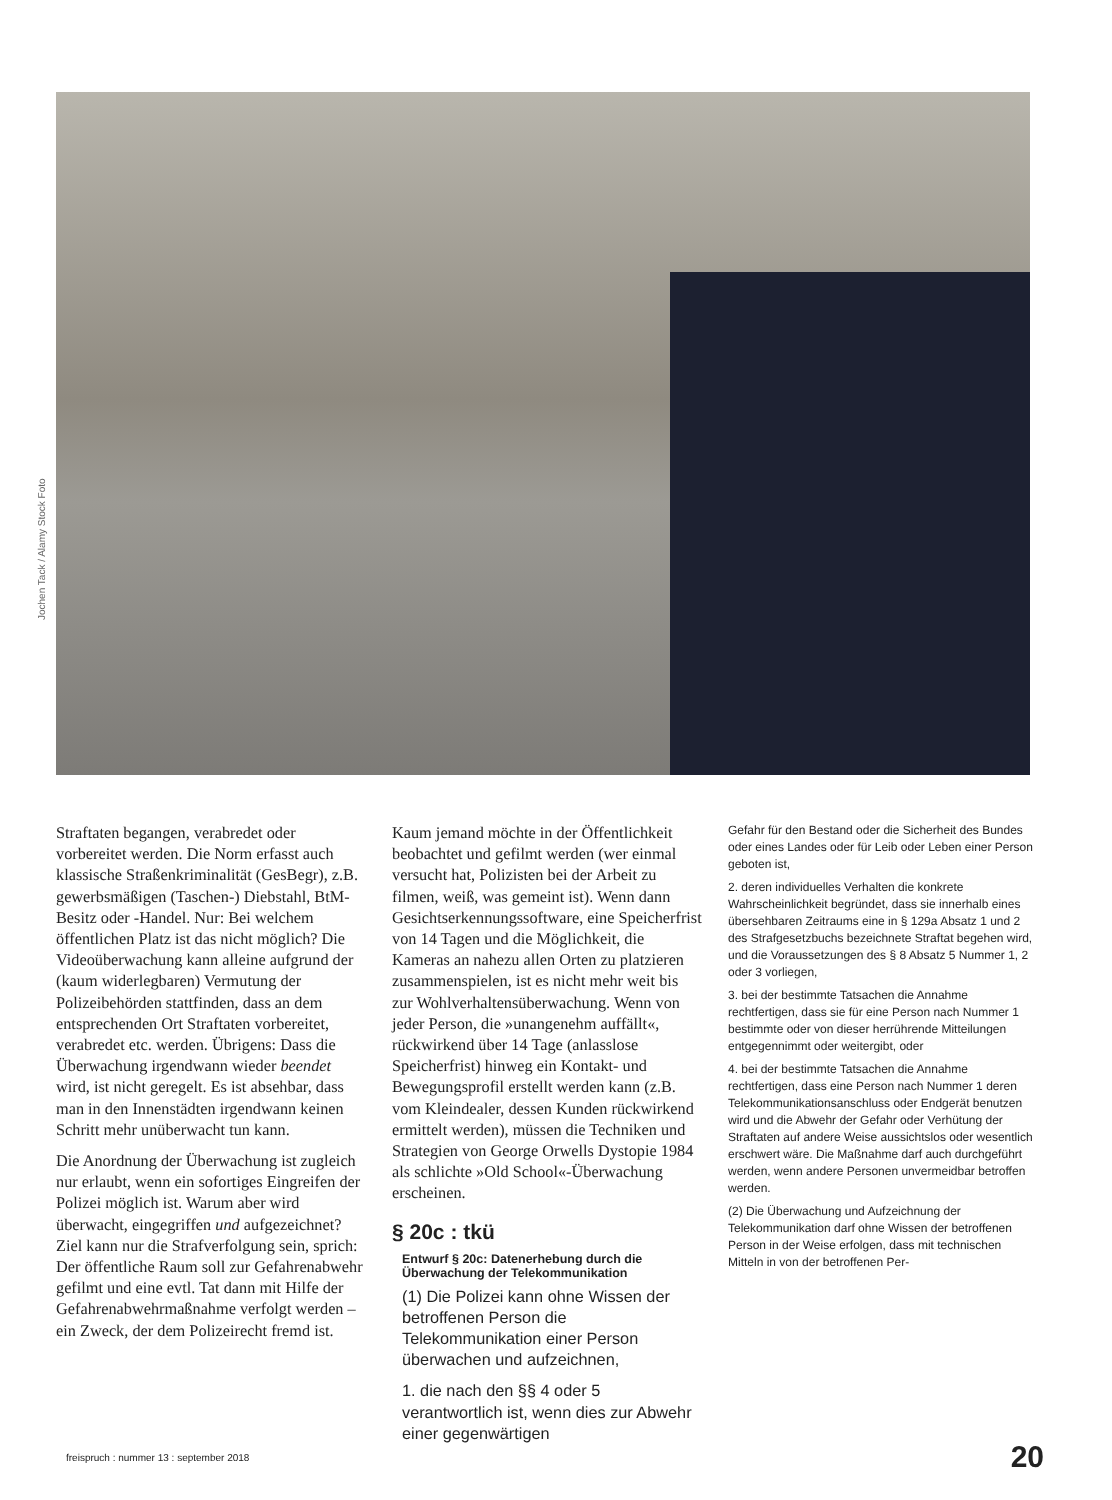Jochen Tack / Alamy Stock Foto
Straftaten begangen, verabredet oder vorbereitet werden. Die Norm erfasst auch klassische Straßenkriminalität (GesBegr), z.B. gewerbsmäßigen (Taschen-) Diebstahl, BtM-Besitz oder -Handel. Nur: Bei welchem öffentlichen Platz ist das nicht möglich? Die Videoüberwachung kann alleine aufgrund der (kaum widerlegbaren) Vermutung der Polizeibehörden stattfinden, dass an dem entsprechenden Ort Straftaten vorbereitet, verabredet etc. werden. Übrigens: Dass die Überwachung irgendwann wieder beendet wird, ist nicht geregelt. Es ist absehbar, dass man in den Innenstädten irgendwann keinen Schritt mehr unüberwacht tun kann.
Die Anordnung der Überwachung ist zugleich nur erlaubt, wenn ein sofortiges Eingreifen der Polizei möglich ist. Warum aber wird überwacht, eingegriffen und aufgezeichnet? Ziel kann nur die Strafverfolgung sein, sprich: Der öffentliche Raum soll zur Gefahrenabwehr gefilmt und eine evtl. Tat dann mit Hilfe der Gefahrenabwehrmaßnahme verfolgt werden – ein Zweck, der dem Polizeirecht fremd ist.
Kaum jemand möchte in der Öffentlichkeit beobachtet und gefilmt werden (wer einmal versucht hat, Polizisten bei der Arbeit zu filmen, weiß, was gemeint ist). Wenn dann Gesichtserkennungssoftware, eine Speicherfrist von 14 Tagen und die Möglichkeit, die Kameras an nahezu allen Orten zu platzieren zusammenspielen, ist es nicht mehr weit bis zur Wohlverhaltensüberwachung. Wenn von jeder Person, die »unangenehm auffällt«, rückwirkend über 14 Tage (anlasslose Speicherfrist) hinweg ein Kontakt- und Bewegungsprofil erstellt werden kann (z.B. vom Kleindealer, dessen Kunden rückwirkend ermittelt werden), müssen die Techniken und Strategien von George Orwells Dystopie 1984 als schlichte »Old School«-Überwachung erscheinen.
§ 20c : tkü
Entwurf § 20c: Datenerhebung durch die Überwachung der Telekommunikation
(1) Die Polizei kann ohne Wissen der betroffenen Person die Telekommunikation einer Person überwachen und aufzeichnen,
1. die nach den §§ 4 oder 5 verantwortlich ist, wenn dies zur Abwehr einer gegenwärtigen
Gefahr für den Bestand oder die Sicherheit des Bundes oder eines Landes oder für Leib oder Leben einer Person geboten ist,
2. deren individuelles Verhalten die konkrete Wahrscheinlichkeit begründet, dass sie innerhalb eines übersehbaren Zeitraums eine in § 129a Absatz 1 und 2 des Strafgesetzbuchs bezeichnete Straftat begehen wird, und die Voraussetzungen des § 8 Absatz 5 Nummer 1, 2 oder 3 vorliegen,
3. bei der bestimmte Tatsachen die Annahme rechtfertigen, dass sie für eine Person nach Nummer 1 bestimmte oder von dieser herrührende Mitteilungen entgegennimmt oder weitergibt, oder
4. bei der bestimmte Tatsachen die Annahme rechtfertigen, dass eine Person nach Nummer 1 deren Telekommunikationsanschluss oder Endgerät benutzen wird und die Abwehr der Gefahr oder Verhütung der Straftaten auf andere Weise aussichtslos oder wesentlich erschwert wäre. Die Maßnahme darf auch durchgeführt werden, wenn andere Personen unvermeidbar betroffen werden.
(2) Die Überwachung und Aufzeichnung der Telekommunikation darf ohne Wissen der betroffenen Person in der Weise erfolgen, dass mit technischen Mitteln in von der betroffenen Per-
freispruch : nummer 13 : september 2018
20